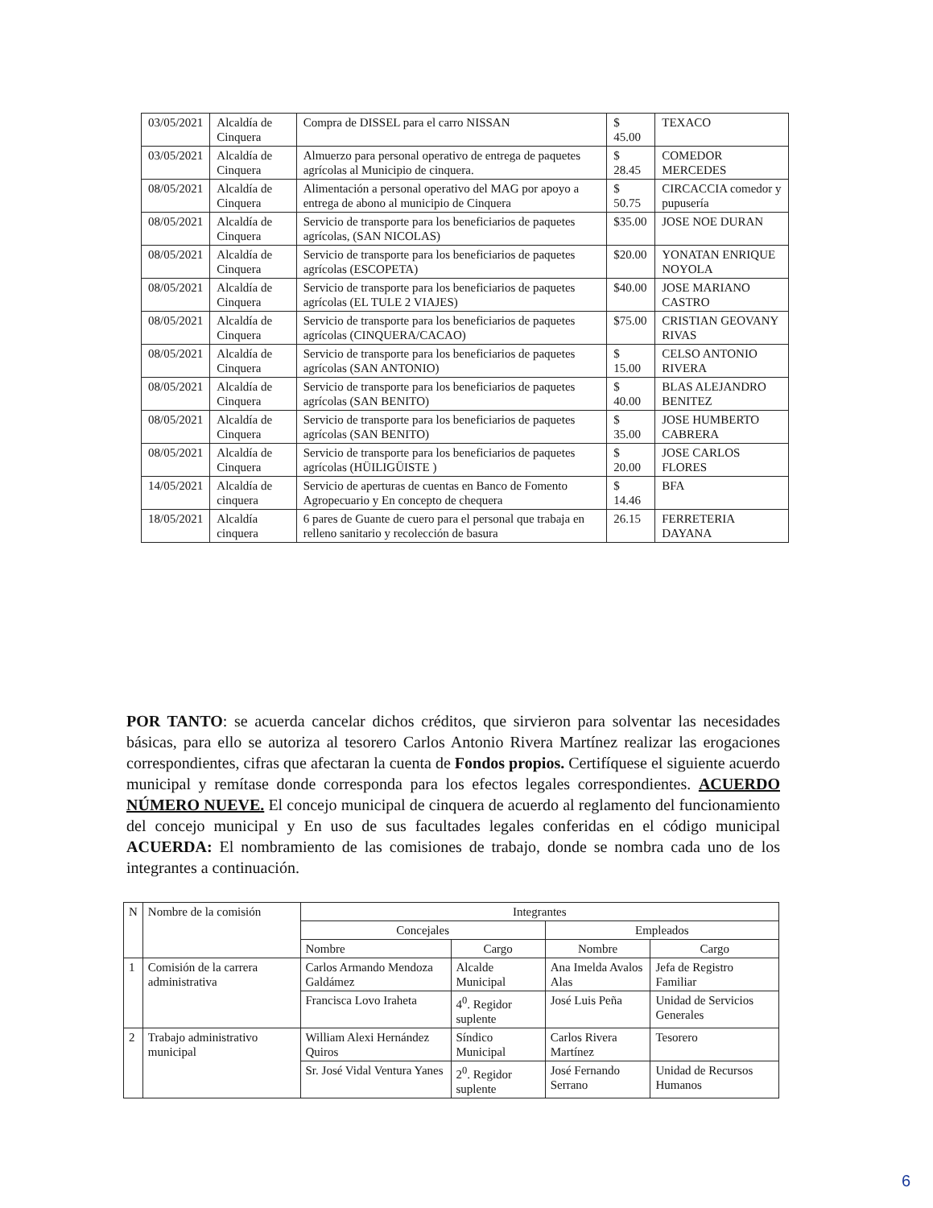| 03/05/2021 | Alcaldía de Cinquera | Compra de DISSEL para el carro NISSAN | $ 45.00 | TEXACO |
| 03/05/2021 | Alcaldía de Cinquera | Almuerzo para personal operativo de entrega de paquetes agrícolas al Municipio de cinquera. | $ 28.45 | COMEDOR MERCEDES |
| 08/05/2021 | Alcaldía de Cinquera | Alimentación a personal operativo del MAG por apoyo a entrega de abono al municipio de Cinquera | $ 50.75 | CIRCACCIA comedor y pupusería |
| 08/05/2021 | Alcaldía de Cinquera | Servicio de transporte para los beneficiarios de paquetes agrícolas, (SAN NICOLAS) | $35.00 | JOSE NOE DURAN |
| 08/05/2021 | Alcaldía de Cinquera | Servicio de transporte para los beneficiarios de paquetes agrícolas (ESCOPETA) | $20.00 | YONATAN ENRIQUE NOYOLA |
| 08/05/2021 | Alcaldía de Cinquera | Servicio de transporte para los beneficiarios de paquetes agrícolas (EL TULE 2 VIAJES) | $40.00 | JOSE MARIANO CASTRO |
| 08/05/2021 | Alcaldía de Cinquera | Servicio de transporte para los beneficiarios de paquetes agrícolas (CINQUERA/CACAO) | $75.00 | CRISTIAN GEOVANY RIVAS |
| 08/05/2021 | Alcaldía de Cinquera | Servicio de transporte para los beneficiarios de paquetes agrícolas (SAN ANTONIO) | $ 15.00 | CELSO ANTONIO RIVERA |
| 08/05/2021 | Alcaldía de Cinquera | Servicio de transporte para los beneficiarios de paquetes agrícolas (SAN BENITO) | $ 40.00 | BLAS ALEJANDRO BENITEZ |
| 08/05/2021 | Alcaldía de Cinquera | Servicio de transporte para los beneficiarios de paquetes agrícolas (SAN BENITO) | $ 35.00 | JOSE HUMBERTO CABRERA |
| 08/05/2021 | Alcaldía de Cinquera | Servicio de transporte para los beneficiarios de paquetes agrícolas (HÜILIGÜISTE ) | $ 20.00 | JOSE CARLOS FLORES |
| 14/05/2021 | Alcaldía de cinquera | Servicio de aperturas de cuentas en Banco de Fomento Agropecuario y En concepto de chequera | $ 14.46 | BFA |
| 18/05/2021 | Alcaldía cinquera | 6 pares de Guante de cuero para el personal que trabaja en relleno sanitario y recolección de basura | 26.15 | FERRETERIA DAYANA |
POR TANTO: se acuerda cancelar dichos créditos, que sirvieron para solventar las necesidades básicas, para ello se autoriza al tesorero Carlos Antonio Rivera Martínez realizar las erogaciones correspondientes, cifras que afectaran la cuenta de Fondos propios. Certifíquese el siguiente acuerdo municipal y remítase donde corresponda para los efectos legales correspondientes. ACUERDO NÚMERO NUEVE. El concejo municipal de cinquera de acuerdo al reglamento del funcionamiento del concejo municipal y En uso de sus facultades legales conferidas en el código municipal ACUERDA: El nombramiento de las comisiones de trabajo, donde se nombra cada uno de los integrantes a continuación.
| N | Nombre de la comisión | Integrantes | | | |
| --- | --- | --- | --- | --- | --- |
| | | Concejales | | Empleados | |
| | | Nombre | Cargo | Nombre | Cargo |
| 1 | Comisión de la carrera administrativa | Carlos Armando Mendoza Galdámez | Alcalde Municipal | Ana Imelda Avalos Alas | Jefa de Registro Familiar |
| | | Francisca Lovo Iraheta | 4<sup>0</sup>. Regidor suplente | José Luis Peña | Unidad de Servicios Generales |
| 2 | Trabajo administrativo municipal | William Alexi Hernández Quiros | Síndico Municipal | Carlos Rivera Martínez | Tesorero |
| | | Sr. José Vidal Ventura Yanes | 2<sup>0</sup>. Regidor suplente | José Fernando Serrano | Unidad de Recursos Humanos |
6